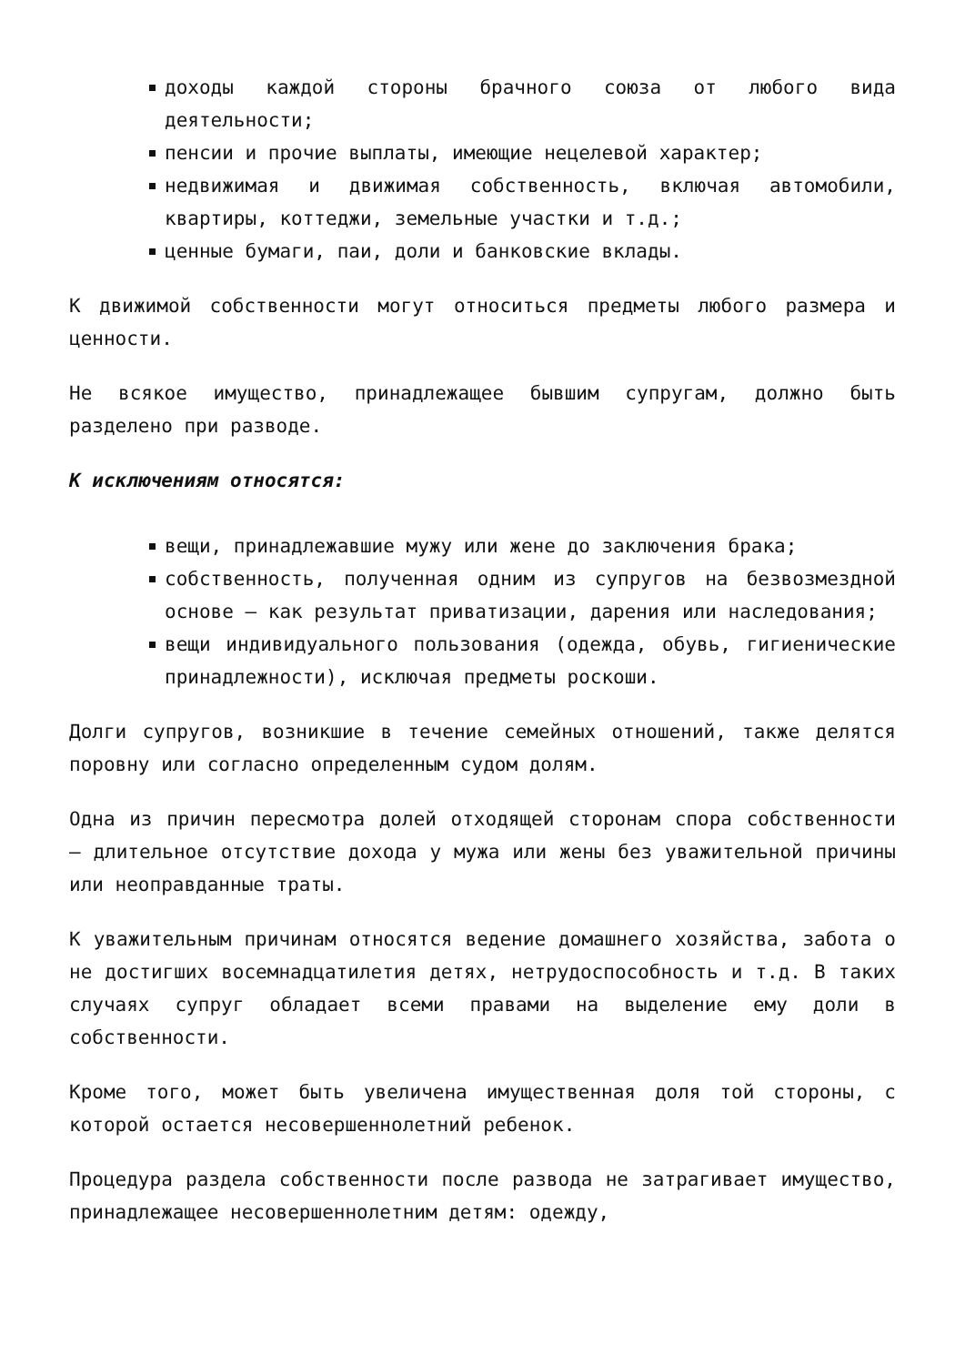доходы каждой стороны брачного союза от любого вида деятельности;
пенсии и прочие выплаты, имеющие нецелевой характер;
недвижимая и движимая собственность, включая автомобили, квартиры, коттеджи, земельные участки и т.д.;
ценные бумаги, паи, доли и банковские вклады.
К движимой собственности могут относиться предметы любого размера и ценности.
Не всякое имущество, принадлежащее бывшим супругам, должно быть разделено при разводе.
К исключениям относятся:
вещи, принадлежавшие мужу или жене до заключения брака;
собственность, полученная одним из супругов на безвозмездной основе – как результат приватизации, дарения или наследования;
вещи индивидуального пользования (одежда, обувь, гигиенические принадлежности), исключая предметы роскоши.
Долги супругов, возникшие в течение семейных отношений, также делятся поровну или согласно определенным судом долям.
Одна из причин пересмотра долей отходящей сторонам спора собственности – длительное отсутствие дохода у мужа или жены без уважительной причины или неоправданные траты.
К уважительным причинам относятся ведение домашнего хозяйства, забота о не достигших восемнадцатилетия детях, нетрудоспособность и т.д. В таких случаях супруг обладает всеми правами на выделение ему доли в собственности.
Кроме того, может быть увеличена имущественная доля той стороны, с которой остается несовершеннолетний ребенок.
Процедура раздела собственности после развода не затрагивает имущество, принадлежащее несовершеннолетним детям: одежду,